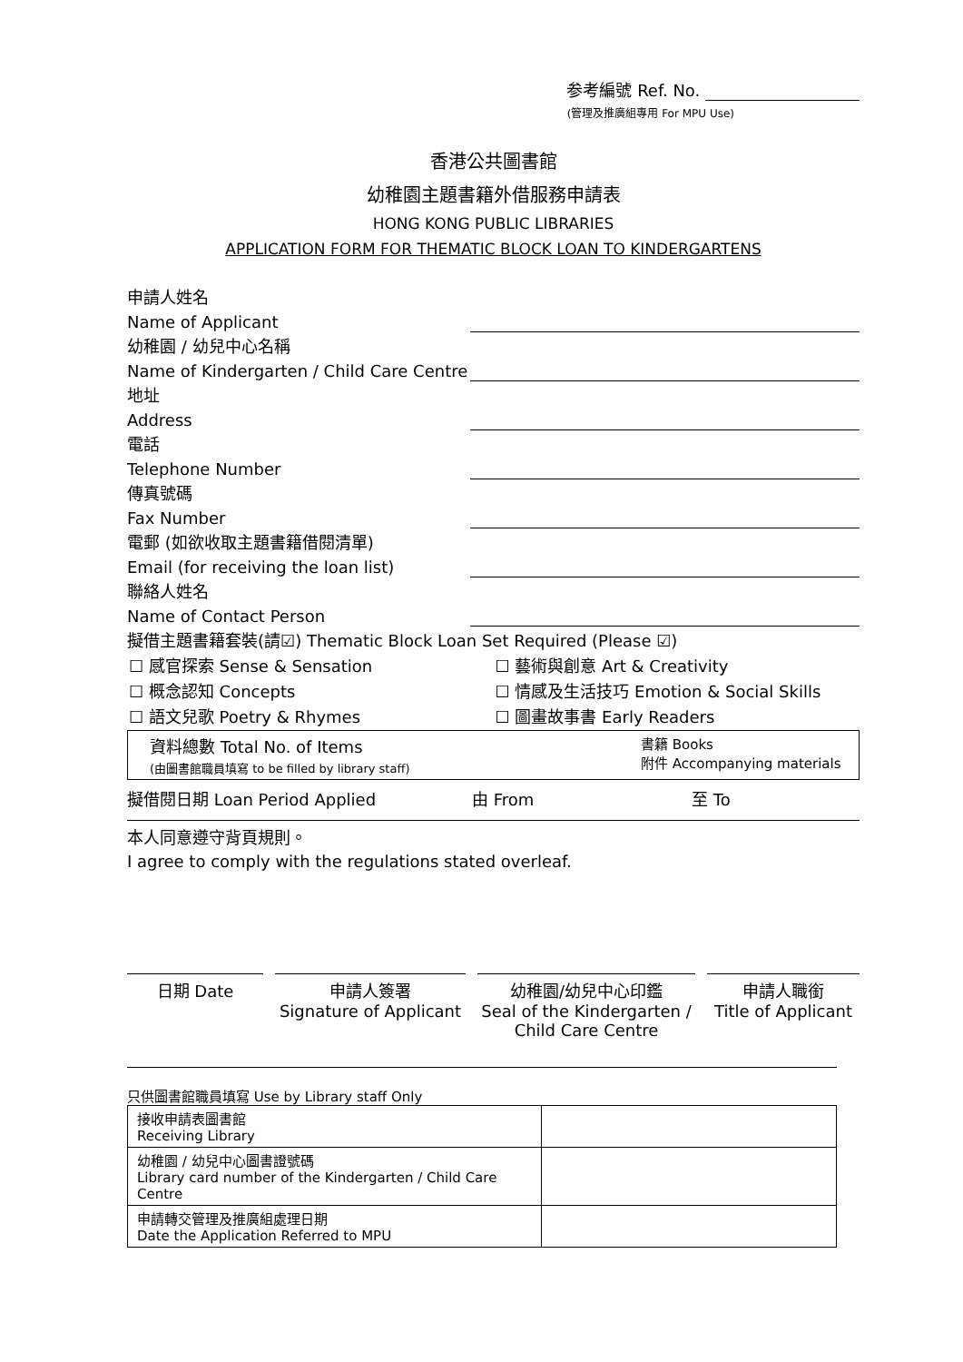参考編號 Ref. No.
(管理及推廣組專用 For MPU Use)
香港公共圖書館
幼稚園主題書籍外借服務申請表
HONG KONG PUBLIC LIBRARIES
APPLICATION FORM FOR THEMATIC BLOCK LOAN TO KINDERGARTENS
申請人姓名
Name of Applicant
幼稚園 / 幼兒中心名稱
Name of Kindergarten / Child Care Centre
地址
Address
電話
Telephone Number
傳真號碼
Fax Number
電郵 (如欲收取主題書籍借閱清單)
Email (for receiving the loan list)
聯絡人姓名
Name of Contact Person
擬借主題書籍套裝(請☑) Thematic Block Loan Set Required (Please ☑)
☐ 感官探索 Sense & Sensation ☐ 藝術與創意 Art & Creativity
☐ 概念認知 Concepts ☐ 情感及生活技巧 Emotion & Social Skills
☐ 語文兒歌 Poetry & Rhymes ☐ 圖畫故事書 Early Readers
| 資料總數 Total No. of Items (由圖書館職員填寫 to be filled by library staff) | 書籍 Books 附件 Accompanying materials |
擬借閱日期 Loan Period Applied 由 From 至 To
本人同意遵守背頁規則。
I agree to comply with the regulations stated overleaf.
日期 Date 申請人簽署
Signature of Applicant
幼稚園/幼兒中心印鑑
Seal of the Kindergarten / Child Care Centre
申請人職銜
Title of Applicant
只供圖書館職員填寫 Use by Library staff Only
| 接收申請表圖書館 Receiving Library | |
| 幼稚園 / 幼兒中心圖書證號碼 Library card number of the Kindergarten / Child Care Centre | |
| 申請轉交管理及推廣組處理日期 Date the Application Referred to MPU | |